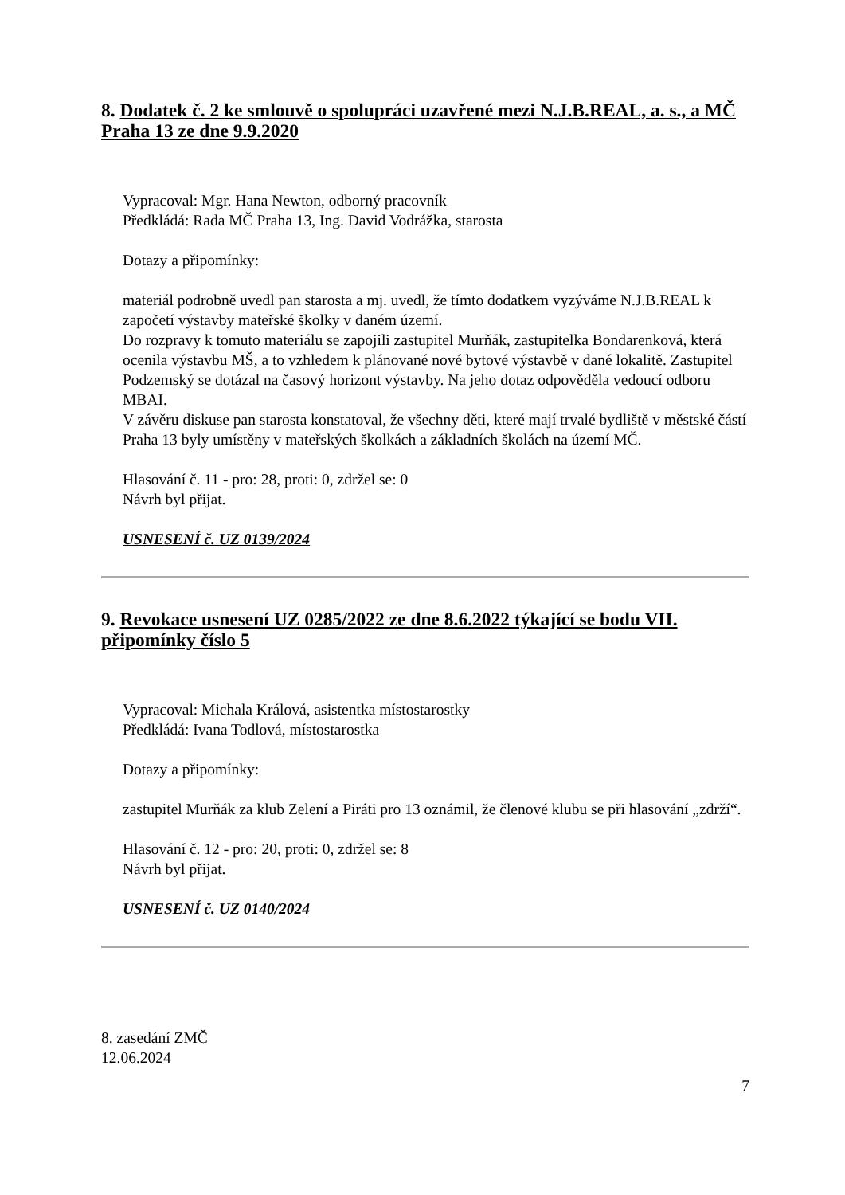8. Dodatek č. 2 ke smlouvě o spolupráci uzavřené mezi N.J.B.REAL, a. s., a MČ Praha 13 ze dne 9.9.2020
Vypracoval: Mgr. Hana Newton, odborný pracovník
Předkládá: Rada MČ Praha 13, Ing. David Vodrážka, starosta
Dotazy a připomínky:
materiál podrobně uvedl pan starosta a mj. uvedl, že tímto dodatkem vyzýváme N.J.B.REAL k započetí výstavby mateřské školky v daném území.
Do rozpravy k tomuto materiálu se zapojili zastupitel Murňák, zastupitelka Bondarenková, která ocenila výstavbu MŠ, a to vzhledem k plánované nové bytové výstavbě v dané lokalitě. Zastupitel Podzemský se dotázal na časový horizont výstavby. Na jeho dotaz odpověděla vedoucí odboru MBAI.
V závěru diskuse pan starosta konstatoval, že všechny děti, které mají trvalé bydliště v městské částí Praha 13 byly umístěny v mateřských školkách a základních školách na území MČ.
Hlasování č. 11 - pro: 28, proti: 0, zdržel se: 0
Návrh byl přijat.
USNESENÍ č. UZ 0139/2024
9. Revokace usnesení UZ 0285/2022 ze dne 8.6.2022 týkající se bodu VII. připomínky číslo 5
Vypracoval: Michala Králová, asistentka místostarostky
Předkládá: Ivana Todlová, místostarostka
Dotazy a připomínky:
zastupitel Murňák za klub Zelení a Piráti pro 13 oznámil, že členové klubu se při hlasování „zdrží“.
Hlasování č. 12 - pro: 20, proti: 0, zdržel se: 8
Návrh byl přijat.
USNESENÍ č. UZ 0140/2024
8. zasedání ZMČ
12.06.2024
7